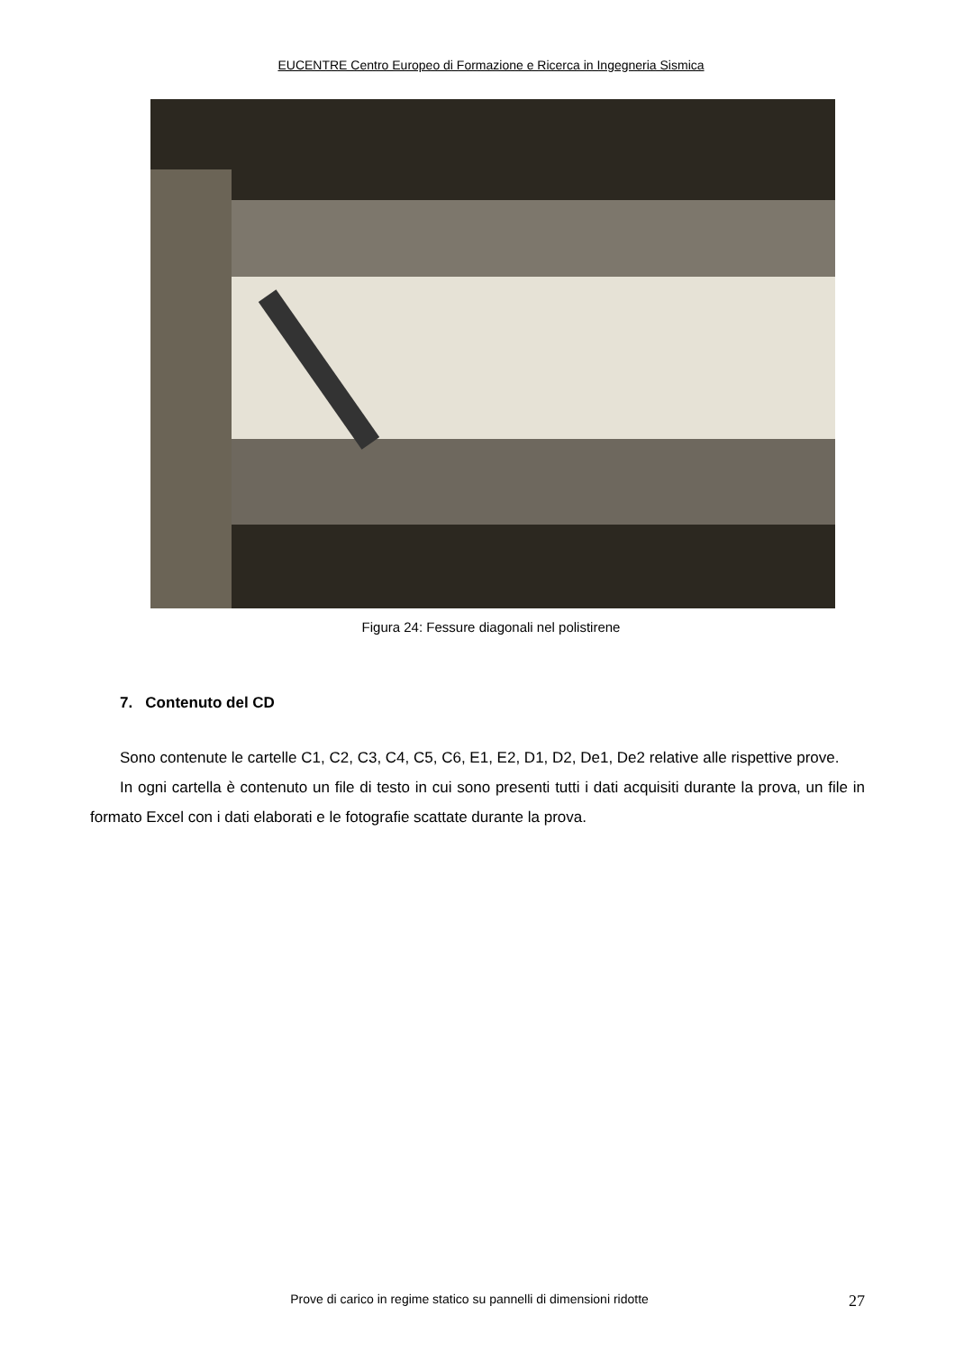EUCENTRE Centro Europeo di Formazione e Ricerca in Ingegneria Sismica
Figura 24: Fessure diagonali nel polistirene
7. Contenuto del CD
Sono contenute le cartelle C1, C2, C3, C4, C5, C6, E1, E2, D1, D2, De1, De2 relative alle rispettive prove.
In ogni cartella è contenuto un file di testo in cui sono presenti tutti i dati acquisiti durante la prova, un file in formato Excel con i dati elaborati e le fotografie scattate durante la prova.
Prove di carico in regime statico su pannelli di dimensioni ridotte 27